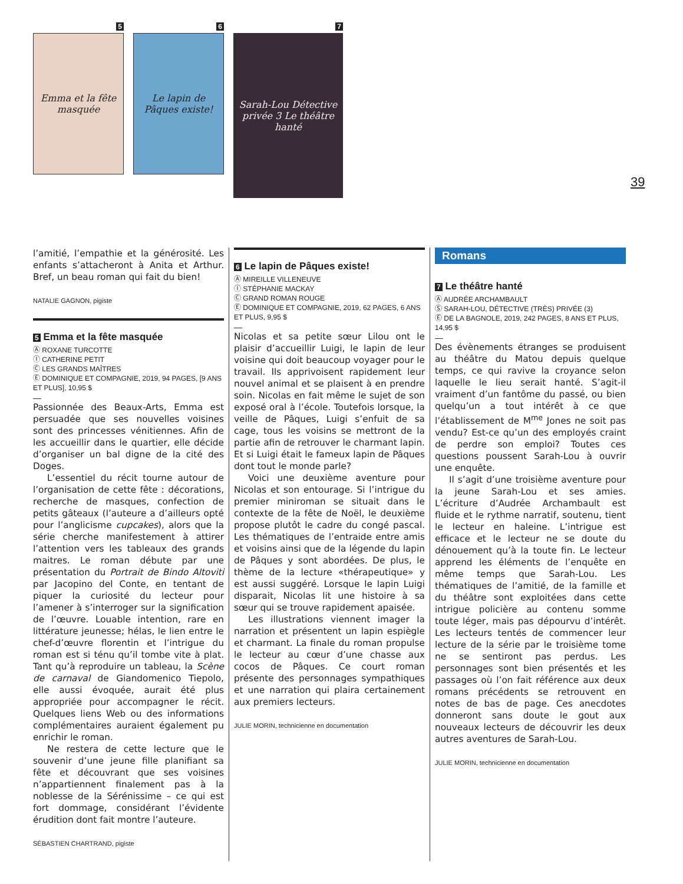5
Emma et la fête masquée
6
Le lapin de Pâques existe!
7
Sarah-Lou Détective privée 3 Le théâtre hanté
39
l’amitié, l’empathie et la générosité. Les enfants s’attacheront à Anita et Arthur. Bref, un beau roman qui fait du bien!
NATALIE GAGNON, pigiste
5 Emma et la fête masquée
Ⓐ ROXANE TURCOTTE
Ⓘ CATHERINE PETIT
Ⓒ LES GRANDS MAÎTRES
Ⓔ DOMINIQUE ET COMPAGNIE, 2019, 94 PAGES, [9 ANS ET PLUS], 10,95 $
Passionnée des Beaux-Arts, Emma est persuadée que ses nouvelles voisines sont des princesses vénitiennes. Afin de les accueillir dans le quartier, elle décide d’organiser un bal digne de la cité des Doges.
L’essentiel du récit tourne autour de l’organisation de cette fête : décorations, recherche de masques, confection de petits gâteaux (l’auteure a d’ailleurs opté pour l’anglicisme cupcakes), alors que la série cherche manifestement à attirer l’attention vers les tableaux des grands maitres. Le roman débute par une présentation du Portrait de Bindo Altoviti par Jacopino del Conte, en tentant de piquer la curiosité du lecteur pour l’amener à s’interroger sur la signification de l’œuvre. Louable intention, rare en littérature jeunesse; hélas, le lien entre le chef-d’œuvre florentin et l’intrigue du roman est si ténu qu’il tombe vite à plat. Tant qu’à reproduire un tableau, la Scène de carnaval de Giandomenico Tiepolo, elle aussi évoquée, aurait été plus appropriée pour accompagner le récit. Quelques liens Web ou des informations complémentaires auraient également pu enrichir le roman.
Ne restera de cette lecture que le souvenir d’une jeune fille planifiant sa fête et découvrant que ses voisines n’appartiennent finalement pas à la noblesse de la Sérénissime – ce qui est fort dommage, considérant l’évidente érudition dont fait montre l’auteure.
SÉBASTIEN CHARTRAND, pigiste
6 Le lapin de Pâques existe!
Ⓐ MIREILLE VILLENEUVE
Ⓘ STÉPHANIE MACKAY
Ⓒ GRAND ROMAN ROUGE
Ⓔ DOMINIQUE ET COMPAGNIE, 2019, 62 PAGES, 6 ANS ET PLUS, 9,95 $
Nicolas et sa petite sœur Lilou ont le plaisir d’accueillir Luigi, le lapin de leur voisine qui doit beaucoup voyager pour le travail. Ils apprivoisent rapidement leur nouvel animal et se plaisent à en prendre soin. Nicolas en fait même le sujet de son exposé oral à l’école. Toutefois lorsque, la veille de Pâques, Luigi s’enfuit de sa cage, tous les voisins se mettront de la partie afin de retrouver le charmant lapin. Et si Luigi était le fameux lapin de Pâques dont tout le monde parle?
Voici une deuxième aventure pour Nicolas et son entourage. Si l’intrigue du premier miniroman se situait dans le contexte de la fête de Noël, le deuxième propose plutôt le cadre du congé pascal. Les thématiques de l’entraide entre amis et voisins ainsi que de la légende du lapin de Pâques y sont abordées. De plus, le thème de la lecture «thérapeutique» y est aussi suggéré. Lorsque le lapin Luigi disparait, Nicolas lit une histoire à sa sœur qui se trouve rapidement apaisée.
Les illustrations viennent imager la narration et présentent un lapin espiègle et charmant. La finale du roman propulse le lecteur au cœur d’une chasse aux cocos de Pâques. Ce court roman présente des personnages sympathiques et une narration qui plaira certainement aux premiers lecteurs.
JULIE MORIN, technicienne en documentation
Romans
7 Le théâtre hanté
Ⓐ AUDRÉE ARCHAMBAULT
Ⓢ SARAH-LOU, DÉTECTIVE (TRÈS) PRIVÉE (3)
Ⓔ DE LA BAGNOLE, 2019, 242 PAGES, 8 ANS ET PLUS, 14,95 $
Des évènements étranges se produisent au théâtre du Matou depuis quelque temps, ce qui ravive la croyance selon laquelle le lieu serait hanté. S’agit-il vraiment d’un fantôme du passé, ou bien quelqu’un a tout intérêt à ce que l’établissement de M<sup>me</sup> Jones ne soit pas vendu? Est-ce qu’un des employés craint de perdre son emploi? Toutes ces questions poussent Sarah-Lou à ouvrir une enquête.
Il s’agit d’une troisième aventure pour la jeune Sarah-Lou et ses amies. L’écriture d’Audrée Archambault est fluide et le rythme narratif, soutenu, tient le lecteur en haleine. L’intrigue est efficace et le lecteur ne se doute du dénouement qu’à la toute fin. Le lecteur apprend les éléments de l’enquête en même temps que Sarah-Lou. Les thématiques de l’amitié, de la famille et du théâtre sont exploitées dans cette intrigue policière au contenu somme toute léger, mais pas dépourvu d’intérêt. Les lecteurs tentés de commencer leur lecture de la série par le troisième tome ne se sentiront pas perdus. Les personnages sont bien présentés et les passages où l’on fait référence aux deux romans précédents se retrouvent en notes de bas de page. Ces anecdotes donneront sans doute le gout aux nouveaux lecteurs de découvrir les deux autres aventures de Sarah-Lou.
JULIE MORIN, technicienne en documentation